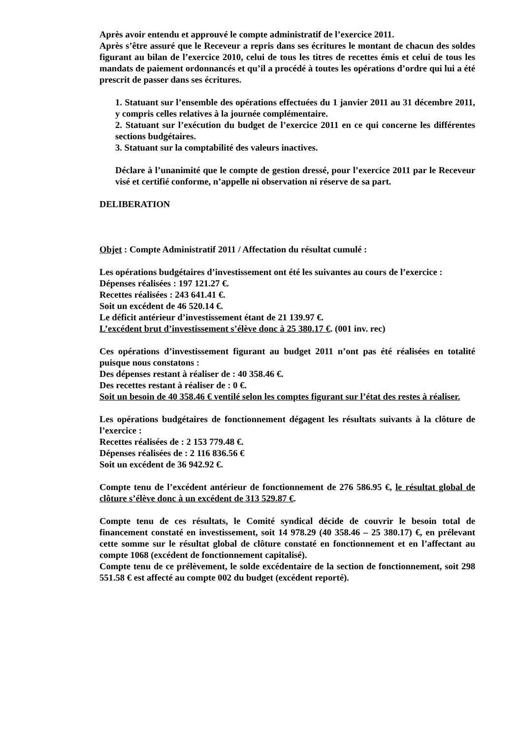Après avoir entendu et approuvé le compte administratif de l’exercice 2011.
Après s’être assuré que le Receveur a repris dans ses écritures le montant de chacun des soldes figurant au bilan de l’exercice 2010, celui de tous les titres de recettes émis et celui de tous les mandats de paiement ordonnancés et qu’il a procédé à toutes les opérations d’ordre qui lui a été prescrit de passer dans ses écritures.
1. Statuant sur l’ensemble des opérations effectuées du 1 janvier 2011 au 31 décembre 2011, y compris celles relatives à la journée complémentaire.
2. Statuant sur l’exécution du budget de l’exercice 2011 en ce qui concerne les différentes sections budgétaires.
3. Statuant sur la comptabilité des valeurs inactives.
Déclare à l’unanimité que le compte de gestion dressé, pour l’exercice 2011 par le Receveur visé et certifié conforme, n’appelle ni observation ni réserve de sa part.
DELIBERATION
Objet : Compte Administratif 2011 / Affectation du résultat cumulé :
Les opérations budgétaires d’investissement ont été les suivantes au cours de l’exercice :
Dépenses réalisées : 197 121.27 €.
Recettes réalisées : 243 641.41 €.
Soit un excédent de 46 520.14 €.
Le déficit antérieur d’investissement étant de 21 139.97 €.
L’excédent brut d’investissement s’élève donc à 25 380.17 €. (001 inv. rec)
Ces opérations d’investissement figurant au budget 2011 n’ont pas été réalisées en totalité puisque nous constatons :
Des dépenses restant à réaliser de : 40 358.46 €.
Des recettes restant à réaliser de : 0 €.
Soit un besoin de 40 358.46 € ventilé selon les comptes figurant sur l’état des restes à réaliser.
Les opérations budgétaires de fonctionnement dégagent les résultats suivants à la clôture de l’exercice :
Recettes réalisées de : 2 153 779.48 €.
Dépenses réalisées de : 2 116 836.56 €
Soit un excédent de 36 942.92 €.
Compte tenu de l’excédent antérieur de fonctionnement de 276 586.95 €, le résultat global de clôture s’élève donc à un excédent de 313 529.87 €.
Compte tenu de ces résultats, le Comité syndical décide de couvrir le besoin total de financement constaté en investissement, soit 14 978.29 (40 358.46 – 25 380.17) €, en prélevant cette somme sur le résultat global de clôture constaté en fonctionnement et en l’affectant au compte 1068 (excédent de fonctionnement capitalisé).
Compte tenu de ce prélèvement, le solde excédentaire de la section de fonctionnement, soit 298 551.58 € est affecté au compte 002 du budget (excédent reporté).